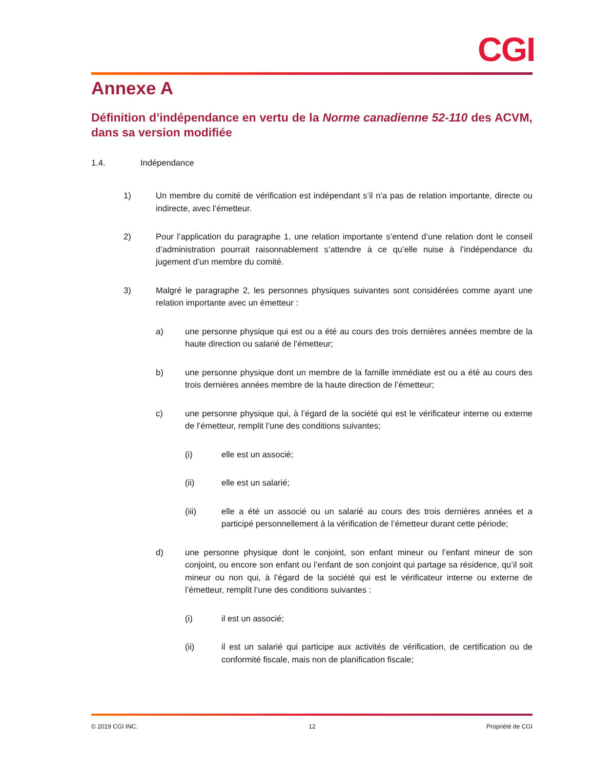CGI
Annexe A
Définition d’indépendance en vertu de la Norme canadienne 52-110 des ACVM, dans sa version modifiée
1.4. Indépendance
1) Un membre du comité de vérification est indépendant s’il n’a pas de relation importante, directe ou indirecte, avec l’émetteur.
2) Pour l’application du paragraphe 1, une relation importante s’entend d’une relation dont le conseil d’administration pourrait raisonnablement s’attendre à ce qu’elle nuise à l’indépendance du jugement d’un membre du comité.
3) Malgré le paragraphe 2, les personnes physiques suivantes sont considérées comme ayant une relation importante avec un émetteur :
a) une personne physique qui est ou a été au cours des trois dernières années membre de la haute direction ou salarié de l’émetteur;
b) une personne physique dont un membre de la famille immédiate est ou a été au cours des trois dernières années membre de la haute direction de l’émetteur;
c) une personne physique qui, à l’égard de la société qui est le vérificateur interne ou externe de l’émetteur, remplit l’une des conditions suivantes;
(i) elle est un associé;
(ii) elle est un salarié;
(iii) elle a été un associé ou un salarié au cours des trois dernières années et a participé personnellement à la vérification de l’émetteur durant cette période;
d) une personne physique dont le conjoint, son enfant mineur ou l’enfant mineur de son conjoint, ou encore son enfant ou l’enfant de son conjoint qui partage sa résidence, qu’il soit mineur ou non qui, à l’égard de la société qui est le vérificateur interne ou externe de l’émetteur, remplit l’une des conditions suivantes :
(i) il est un associé;
(ii) il est un salarié qui participe aux activités de vérification, de certification ou de conformité fiscale, mais non de planification fiscale;
© 2019 CGI INC. 12 Propriété de CGI